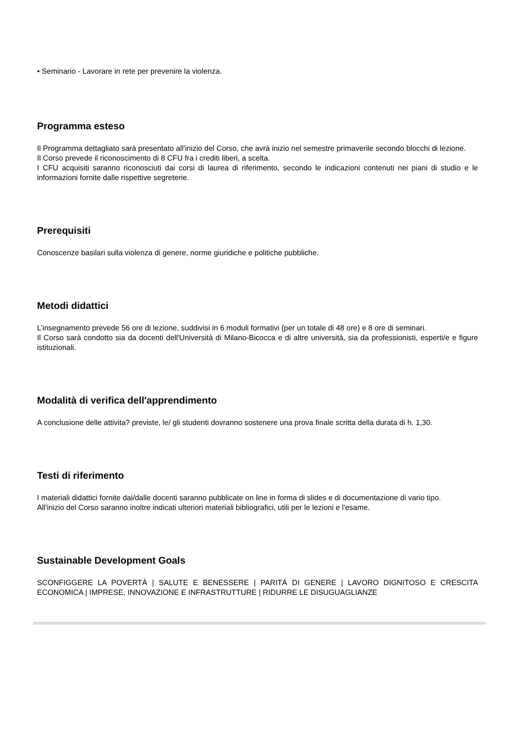• Seminario - Lavorare in rete per prevenire la violenza.
Programma esteso
Il Programma dettagliato sarà presentato all'inizio del Corso, che avrà inizio nel semestre primaverile secondo blocchi di lezione.
Il Corso prevede il riconoscimento di 8 CFU fra i crediti liberi, a scelta.
I CFU acquisiti saranno riconosciuti dai corsi di laurea di riferimento, secondo le indicazioni contenuti nei piani di studio e le informazioni fornite dalle rispettive segreterie.
Prerequisiti
Conoscenze basilari sulla violenza di genere, norme giuridiche e politiche pubbliche.
Metodi didattici
L’insegnamento prevede 56 ore di lezione, suddivisi in 6 moduli formativi (per un totale di 48 ore) e 8 ore di seminari.
Il Corso sarà condotto sia da docenti dell'Università di Milano-Bicocca e di altre università, sia da professionisti, esperti/e e figure istituzionali.
Modalità di verifica dell'apprendimento
A conclusione delle attivita? previste, le/ gli studenti dovranno sostenere una prova finale scritta della durata di h. 1,30.
Testi di riferimento
I materiali didattici fornite dai/dalle docenti saranno pubblicate on line in forma di slides e di documentazione di vario tipo.
All'inizio del Corso saranno inoltre indicati ulteriori materiali bibliografici, utili per le lezioni e l'esame.
Sustainable Development Goals
SCONFIGGERE LA POVERTÀ | SALUTE E BENESSERE | PARITÁ DI GENERE | LAVORO DIGNITOSO E CRESCITA ECONOMICA | IMPRESE, INNOVAZIONE E INFRASTRUTTURE | RIDURRE LE DISUGUAGLIANZE